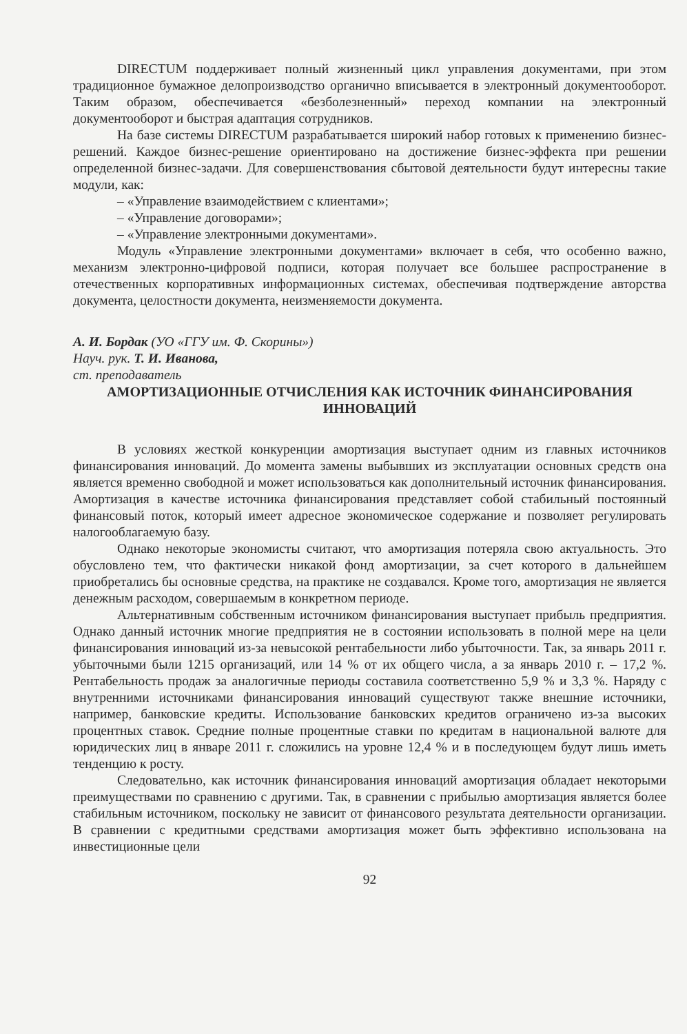DIRECTUM поддерживает полный жизненный цикл управления документами, при этом традиционное бумажное делопроизводство органично вписывается в электронный документооборот. Таким образом, обеспечивается «безболезненный» переход компании на электронный документооборот и быстрая адаптация сотрудников.
На базе системы DIRECTUM разрабатывается широкий набор готовых к применению бизнес-решений. Каждое бизнес-решение ориентировано на достижение бизнес-эффекта при решении определенной бизнес-задачи. Для совершенствования сбытовой деятельности будут интересны такие модули, как:
– «Управление взаимодействием с клиентами»;
– «Управление договорами»;
– «Управление электронными документами».
Модуль «Управление электронными документами» включает в себя, что особенно важно, механизм электронно-цифровой подписи, которая получает все большее распространение в отечественных корпоративных информационных системах, обеспечивая подтверждение авторства документа, целостности документа, неизменяемости документа.
А. И. Бордак (УО «ГГУ им. Ф. Скорины»)
Науч. рук. Т. И. Иванова,
ст. преподаватель
АМОРТИЗАЦИОННЫЕ ОТЧИСЛЕНИЯ КАК ИСТОЧНИК ФИНАНСИРОВАНИЯ ИННОВАЦИЙ
В условиях жесткой конкуренции амортизация выступает одним из главных источников финансирования инноваций. До момента замены выбывших из эксплуатации основных средств она является временно свободной и может использоваться как дополнительный источник финансирования. Амортизация в качестве источника финансирования представляет собой стабильный постоянный финансовый поток, который имеет адресное экономическое содержание и позволяет регулировать налогооблагаемую базу.
Однако некоторые экономисты считают, что амортизация потеряла свою актуальность. Это обусловлено тем, что фактически никакой фонд амортизации, за счет которого в дальнейшем приобретались бы основные средства, на практике не создавался. Кроме того, амортизация не является денежным расходом, совершаемым в конкретном периоде.
Альтернативным собственным источником финансирования выступает прибыль предприятия. Однако данный источник многие предприятия не в состоянии использовать в полной мере на цели финансирования инноваций из-за невысокой рентабельности либо убыточности. Так, за январь 2011 г. убыточными были 1215 организаций, или 14 % от их общего числа, а за январь 2010 г. – 17,2 %. Рентабельность продаж за аналогичные периоды составила соответственно 5,9 % и 3,3 %. Наряду с внутренними источниками финансирования инноваций существуют также внешние источники, например, банковские кредиты. Использование банковских кредитов ограничено из-за высоких процентных ставок. Средние полные процентные ставки по кредитам в национальной валюте для юридических лиц в январе 2011 г. сложились на уровне 12,4 % и в последующем будут лишь иметь тенденцию к росту.
Следовательно, как источник финансирования инноваций амортизация обладает некоторыми преимуществами по сравнению с другими. Так, в сравнении с прибылью амортизация является более стабильным источником, поскольку не зависит от финансового результата деятельности организации. В сравнении с кредитными средствами амортизация может быть эффективно использована на инвестиционные цели
92